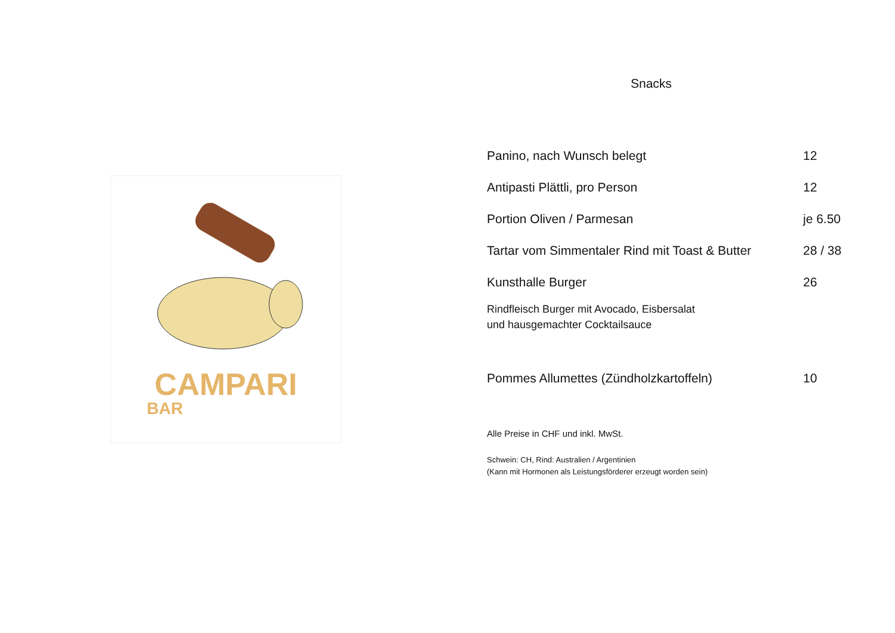CAMPARI
BAR
Snacks
Panino, nach Wunsch belegt 12
Antipasti Plättli, pro Person 12
Portion Oliven / Parmesan je 6.50
Tartar vom Simmentaler Rind mit Toast & Butter 28 / 38
Kunsthalle Burger 26
Rindfleisch Burger mit Avocado, Eisbersalat
und hausgemachter Cocktailsauce
Pommes Allumettes (Zündholzkartoffeln) 10
Alle Preise in CHF und inkl. MwSt.
Schwein: CH, Rind: Australien / Argentinien
(Kann mit Hormonen als Leistungsförderer erzeugt worden sein)